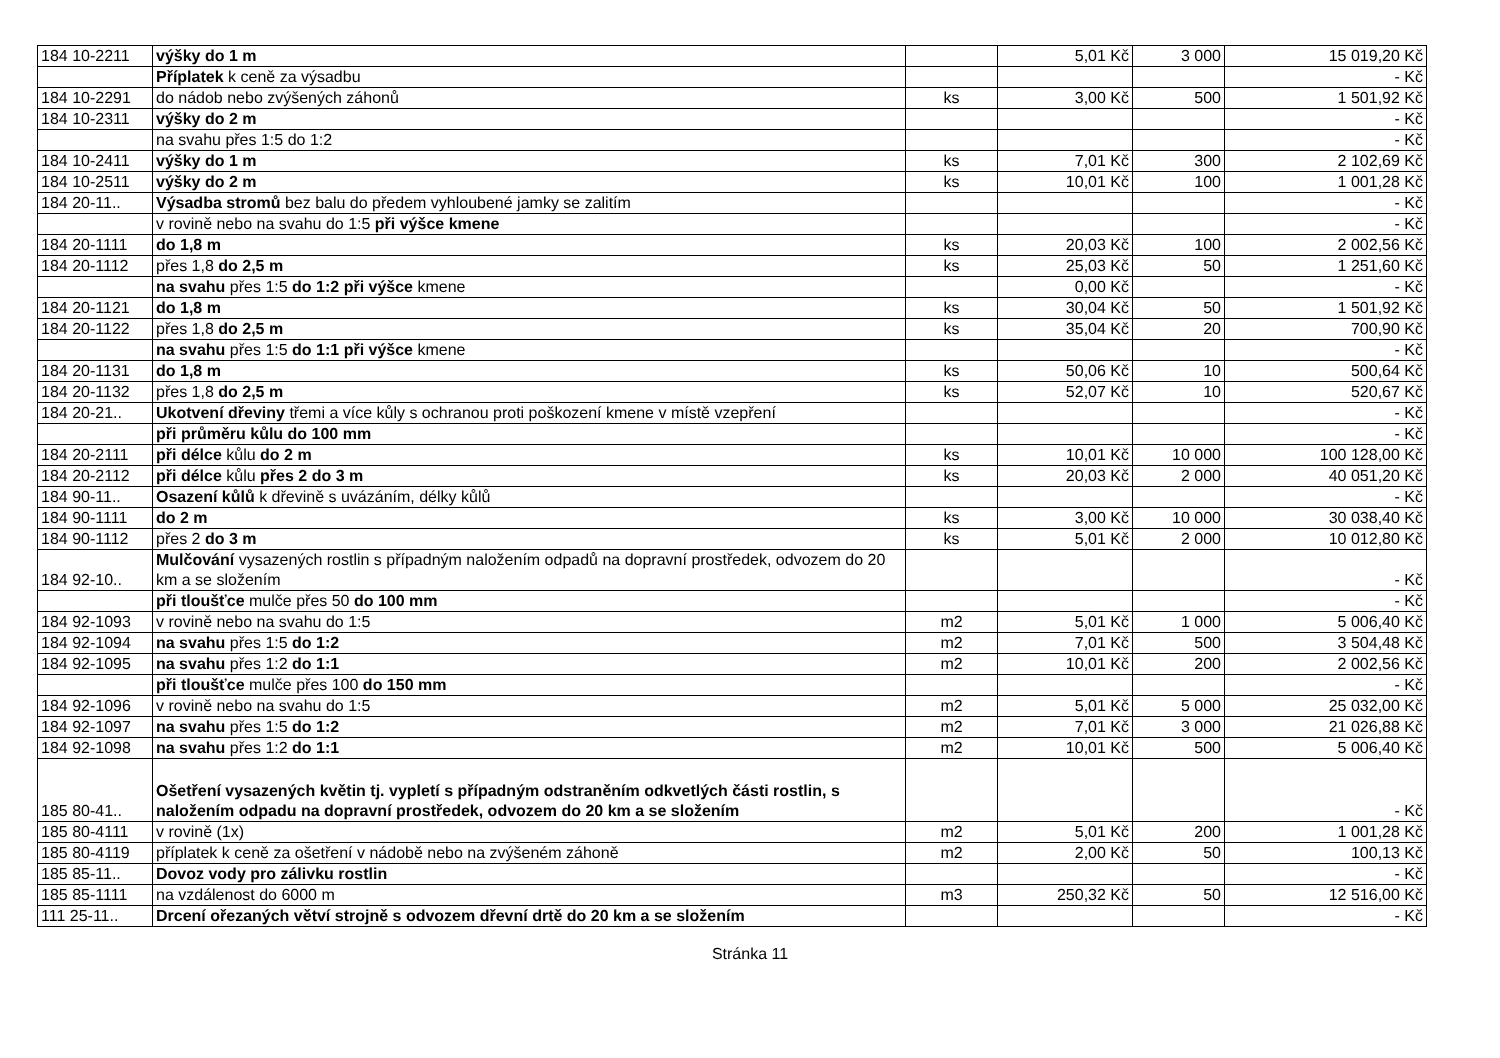| 184 10-2211 | výšky do 1 m | | 5,01 Kč | 3 000 | 15 019,20 Kč |
| | Příplatek k ceně za výsadbu | | | | - Kč |
| 184 10-2291 | do nádob nebo zvýšených záhonů | ks | 3,00 Kč | 500 | 1 501,92 Kč |
| 184 10-2311 | výšky do 2 m | | | | - Kč |
| | na svahu přes 1:5 do 1:2 | | | | - Kč |
| 184 10-2411 | výšky do 1 m | ks | 7,01 Kč | 300 | 2 102,69 Kč |
| 184 10-2511 | výšky do 2 m | ks | 10,01 Kč | 100 | 1 001,28 Kč |
| 184 20-11.. | Výsadba stromů bez balu do předem vyhloubené jamky se zalitím | | | | - Kč |
| | v rovině nebo na svahu do 1:5 při výšce kmene | | | | - Kč |
| 184 20-1111 | do 1,8 m | ks | 20,03 Kč | 100 | 2 002,56 Kč |
| 184 20-1112 | přes 1,8 do 2,5 m | ks | 25,03 Kč | 50 | 1 251,60 Kč |
| | na svahu přes 1:5 do 1:2 při výšce kmene | | 0,00 Kč | | - Kč |
| 184 20-1121 | do 1,8 m | ks | 30,04 Kč | 50 | 1 501,92 Kč |
| 184 20-1122 | přes 1,8 do 2,5 m | ks | 35,04 Kč | 20 | 700,90 Kč |
| | na svahu přes 1:5 do 1:1 při výšce kmene | | | | - Kč |
| 184 20-1131 | do 1,8 m | ks | 50,06 Kč | 10 | 500,64 Kč |
| 184 20-1132 | přes 1,8 do 2,5 m | ks | 52,07 Kč | 10 | 520,67 Kč |
| 184 20-21.. | Ukotvení dřeviny třemi a více kůly s ochranou proti poškození kmene v místě vzepření | | | | - Kč |
| | při průměru kůlu do 100 mm | | | | - Kč |
| 184 20-2111 | při délce kůlu do 2 m | ks | 10,01 Kč | 10 000 | 100 128,00 Kč |
| 184 20-2112 | při délce kůlu přes 2 do 3 m | ks | 20,03 Kč | 2 000 | 40 051,20 Kč |
| 184 90-11.. | Osazení kůlů k dřevině s uvázáním, délky kůlů | | | | - Kč |
| 184 90-1111 | do 2 m | ks | 3,00 Kč | 10 000 | 30 038,40 Kč |
| 184 90-1112 | přes 2 do 3 m | ks | 5,01 Kč | 2 000 | 10 012,80 Kč |
| 184 92-10.. | Mulčování vysazených rostlin s případným naložením odpadů na dopravní prostředek, odvozem do 20 km a se složením | | | | - Kč |
| | při tloušťce mulče přes 50 do 100 mm | | | | - Kč |
| 184 92-1093 | v rovině nebo na svahu do 1:5 | m2 | 5,01 Kč | 1 000 | 5 006,40 Kč |
| 184 92-1094 | na svahu přes 1:5 do 1:2 | m2 | 7,01 Kč | 500 | 3 504,48 Kč |
| 184 92-1095 | na svahu přes 1:2 do 1:1 | m2 | 10,01 Kč | 200 | 2 002,56 Kč |
| | při tloušťce mulče přes 100 do 150 mm | | | | - Kč |
| 184 92-1096 | v rovině nebo na svahu do 1:5 | m2 | 5,01 Kč | 5 000 | 25 032,00 Kč |
| 184 92-1097 | na svahu přes 1:5 do 1:2 | m2 | 7,01 Kč | 3 000 | 21 026,88 Kč |
| 184 92-1098 | na svahu přes 1:2 do 1:1 | m2 | 10,01 Kč | 500 | 5 006,40 Kč |
| 185 80-41.. | Ošetření vysazených květin tj. vypletí s případným odstraněním odkvetlých části rostlin, s naložením odpadu na dopravní prostředek, odvozem do 20 km a se složením | | | | - Kč |
| 185 80-4111 | v rovině (1x) | m2 | 5,01 Kč | 200 | 1 001,28 Kč |
| 185 80-4119 | příplatek k ceně za ošetření v nádobě nebo na zvýšeném záhoně | m2 | 2,00 Kč | 50 | 100,13 Kč |
| 185 85-11.. | Dovoz vody pro zálivku rostlin | | | | - Kč |
| 185 85-1111 | na vzdálenost do 6000 m | m3 | 250,32 Kč | 50 | 12 516,00 Kč |
| 111 25-11.. | Drcení ořezaných větví strojně s odvozem dřevní drtě do 20 km a se složením | | | | - Kč |
Stránka 11